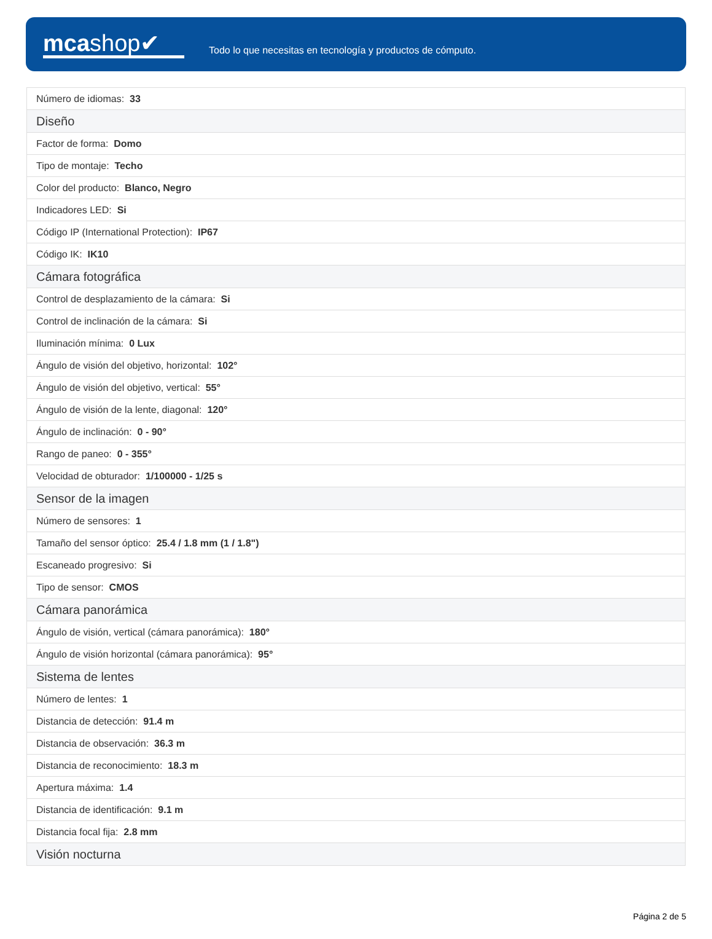mcashop✔
Todo lo que necesitas en tecnología y productos de cómputo.
| Número de idiomas: 33 |
| Diseño |
| Factor de forma: Domo |
| Tipo de montaje: Techo |
| Color del producto: Blanco, Negro |
| Indicadores LED: Si |
| Código IP (International Protection): IP67 |
| Código IK: IK10 |
| Cámara fotográfica |
| Control de desplazamiento de la cámara: Si |
| Control de inclinación de la cámara: Si |
| Iluminación mínima: 0 Lux |
| Ángulo de visión del objetivo, horizontal: 102° |
| Ángulo de visión del objetivo, vertical: 55° |
| Ángulo de visión de la lente, diagonal: 120° |
| Ángulo de inclinación: 0 - 90° |
| Rango de paneo: 0 - 355° |
| Velocidad de obturador: 1/100000 - 1/25 s |
| Sensor de la imagen |
| Número de sensores: 1 |
| Tamaño del sensor óptico: 25.4 / 1.8 mm (1 / 1.8") |
| Escaneado progresivo: Si |
| Tipo de sensor: CMOS |
| Cámara panorámica |
| Ángulo de visión, vertical (cámara panorámica): 180° |
| Ángulo de visión horizontal (cámara panorámica): 95° |
| Sistema de lentes |
| Número de lentes: 1 |
| Distancia de detección: 91.4 m |
| Distancia de observación: 36.3 m |
| Distancia de reconocimiento: 18.3 m |
| Apertura máxima: 1.4 |
| Distancia de identificación: 9.1 m |
| Distancia focal fija: 2.8 mm |
| Visión nocturna |
Página 2 de 5